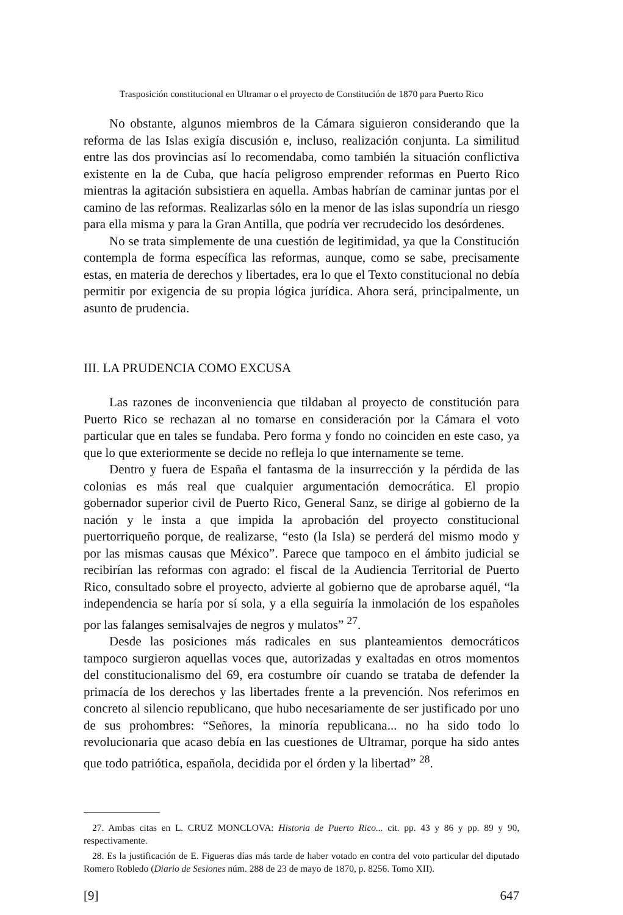Trasposición constitucional en Ultramar o el proyecto de Constitución de 1870 para Puerto Rico
No obstante, algunos miembros de la Cámara siguieron considerando que la reforma de las Islas exigía discusión e, incluso, realización conjunta. La similitud entre las dos provincias así lo recomendaba, como también la situación conflictiva existente en la de Cuba, que hacía peligroso emprender reformas en Puerto Rico mientras la agitación subsistiera en aquella. Ambas habrían de caminar juntas por el camino de las reformas. Realizarlas sólo en la menor de las islas supondría un riesgo para ella misma y para la Gran Antilla, que podría ver recrudecido los desórdenes.
No se trata simplemente de una cuestión de legitimidad, ya que la Constitución contempla de forma específica las reformas, aunque, como se sabe, precisamente estas, en materia de derechos y libertades, era lo que el Texto constitucional no debía permitir por exigencia de su propia lógica jurídica. Ahora será, principalmente, un asunto de prudencia.
III. LA PRUDENCIA COMO EXCUSA
Las razones de inconveniencia que tildaban al proyecto de constitución para Puerto Rico se rechazan al no tomarse en consideración por la Cámara el voto particular que en tales se fundaba. Pero forma y fondo no coinciden en este caso, ya que lo que exteriormente se decide no refleja lo que internamente se teme.
Dentro y fuera de España el fantasma de la insurrección y la pérdida de las colonias es más real que cualquier argumentación democrática. El propio gobernador superior civil de Puerto Rico, General Sanz, se dirige al gobierno de la nación y le insta a que impida la aprobación del proyecto constitucional puertorriqueño porque, de realizarse, “esto (la Isla) se perderá del mismo modo y por las mismas causas que México”. Parece que tampoco en el ámbito judicial se recibirían las reformas con agrado: el fiscal de la Audiencia Territorial de Puerto Rico, consultado sobre el proyecto, advierte al gobierno que de aprobarse aquél, “la independencia se haría por sí sola, y a ella seguiría la inmolación de los españoles por las falanges semisalvajes de negros y mulatos” <sup>27</sup>.
Desde las posiciones más radicales en sus planteamientos democráticos tampoco surgieron aquellas voces que, autorizadas y exaltadas en otros momentos del constitucionalismo del 69, era costumbre oír cuando se trataba de defender la primacía de los derechos y las libertades frente a la prevención. Nos referimos en concreto al silencio republicano, que hubo necesariamente de ser justificado por uno de sus prohombres: “Señores, la minoría republicana... no ha sido todo lo revolucionaria que acaso debía en las cuestiones de Ultramar, porque ha sido antes que todo patriótica, española, decidida por el órden y la libertad” <sup>28</sup>.
27. Ambas citas en L. CRUZ MONCLOVA: Historia de Puerto Rico... cit. pp. 43 y 86 y pp. 89 y 90, respectivamente.
28. Es la justificación de E. Figueras días más tarde de haber votado en contra del voto particular del diputado Romero Robledo (Diario de Sesiones núm. 288 de 23 de mayo de 1870, p. 8256. Tomo XII).
[9] 647